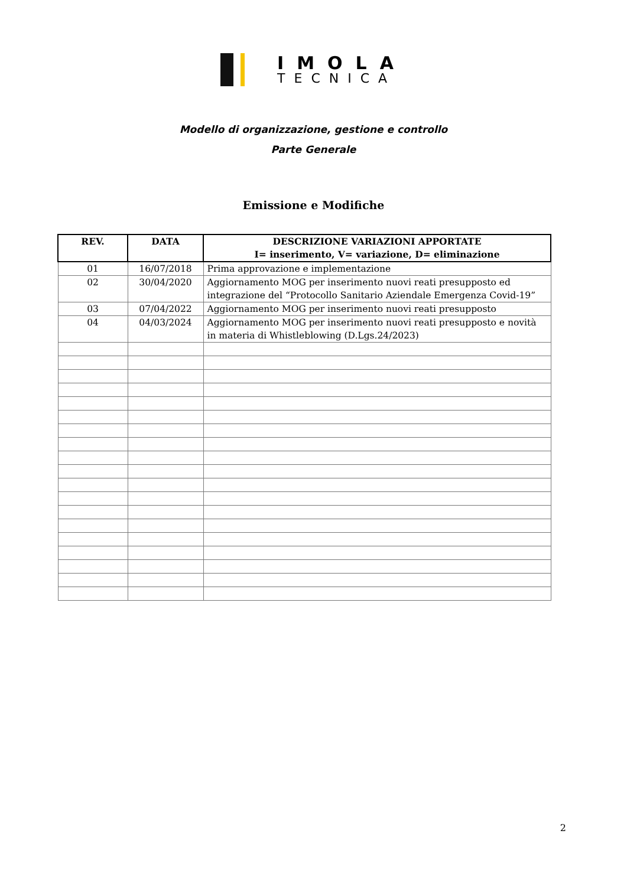IMOLA
TECNICA
Modello di organizzazione, gestione e controllo
Parte Generale
Emissione e Modifiche
| REV. | DATA | DESCRIZIONE VARIAZIONI APPORTATE I= inserimento, V= variazione, D= eliminazione |
| --- | --- | --- |
| 01 | 16/07/2018 | Prima approvazione e implementazione |
| 02 | 30/04/2020 | Aggiornamento MOG per inserimento nuovi reati presupposto ed integrazione del “Protocollo Sanitario Aziendale Emergenza Covid-19” |
| 03 | 07/04/2022 | Aggiornamento MOG per inserimento nuovi reati presupposto |
| 04 | 04/03/2024 | Aggiornamento MOG per inserimento nuovi reati presupposto e novità in materia di Whistleblowing (D.Lgs.24/2023) |
2